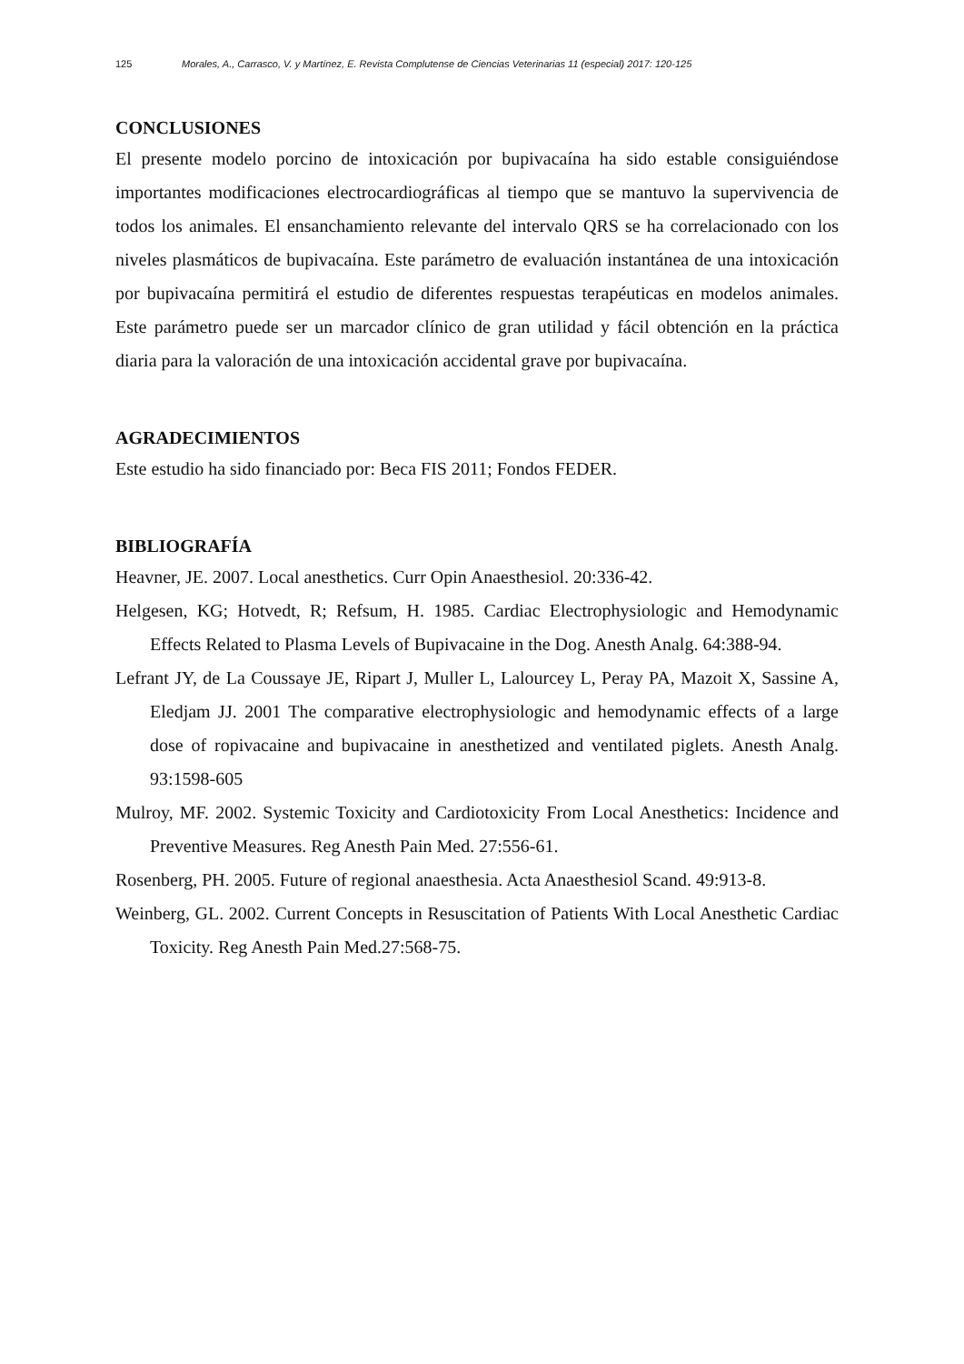125 Morales, A., Carrasco, V. y Martínez, E. Revista Complutense de Ciencias Veterinarias 11 (especial) 2017: 120-125
CONCLUSIONES
El presente modelo porcino de intoxicación por bupivacaína ha sido estable consiguiéndose importantes modificaciones electrocardiográficas al tiempo que se mantuvo la supervivencia de todos los animales. El ensanchamiento relevante del intervalo QRS se ha correlacionado con los niveles plasmáticos de bupivacaína. Este parámetro de evaluación instantánea de una intoxicación por bupivacaína permitirá el estudio de diferentes respuestas terapéuticas en modelos animales. Este parámetro puede ser un marcador clínico de gran utilidad y fácil obtención en la práctica diaria para la valoración de una intoxicación accidental grave por bupivacaína.
AGRADECIMIENTOS
Este estudio ha sido financiado por: Beca FIS 2011; Fondos FEDER.
BIBLIOGRAFÍA
Heavner, JE. 2007. Local anesthetics. Curr Opin Anaesthesiol. 20:336-42.
Helgesen, KG; Hotvedt, R; Refsum, H. 1985. Cardiac Electrophysiologic and Hemodynamic Effects Related to Plasma Levels of Bupivacaine in the Dog. Anesth Analg. 64:388-94.
Lefrant JY, de La Coussaye JE, Ripart J, Muller L, Lalourcey L, Peray PA, Mazoit X, Sassine A, Eledjam JJ. 2001 The comparative electrophysiologic and hemodynamic effects of a large dose of ropivacaine and bupivacaine in anesthetized and ventilated piglets. Anesth Analg. 93:1598-605
Mulroy, MF. 2002. Systemic Toxicity and Cardiotoxicity From Local Anesthetics: Incidence and Preventive Measures. Reg Anesth Pain Med. 27:556-61.
Rosenberg, PH. 2005. Future of regional anaesthesia. Acta Anaesthesiol Scand. 49:913-8.
Weinberg, GL. 2002. Current Concepts in Resuscitation of Patients With Local Anesthetic Cardiac Toxicity. Reg Anesth Pain Med.27:568-75.